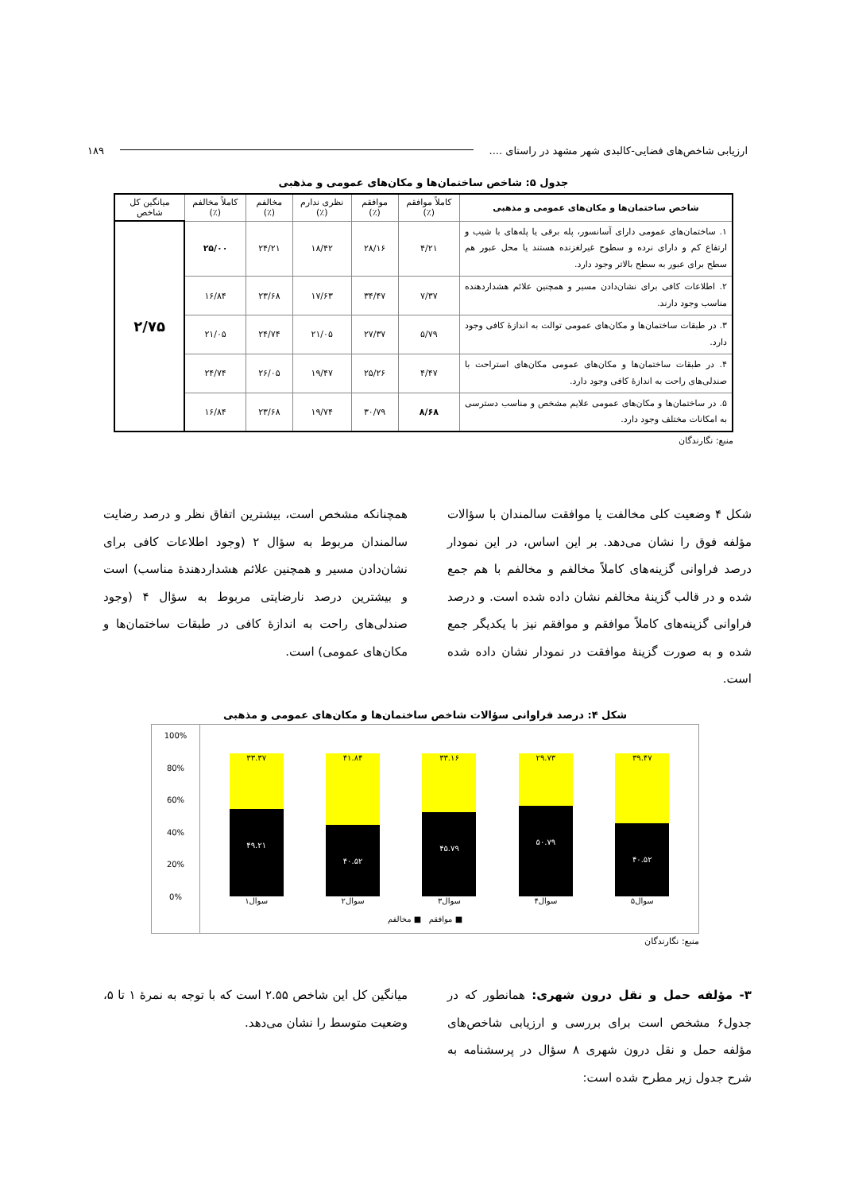ارزیابی شاخص‌های فضایی-کالبدی شهر مشهد در راستای .... ۱۸۹
جدول ۵: شاخص ساختمان‌ها و مکان‌های عمومی و مذهبی
| شاخص ساختمان‌ها و مکان‌های عمومی و مذهبی | کاملاً موافقم (٪) | موافقم (٪) | نظری ندارم (٪) | مخالفم (٪) | کاملاً مخالفم (٪) | میانگین کل شاخص |
| --- | --- | --- | --- | --- | --- | --- |
| ۱. ساختمان‌های عمومی دارای آسانسور، پله برقی یا پله‌های با شیب و ارتفاع کم و دارای نرده و سطوح غیرلغزنده هستند یا محل عبور هم سطح برای عبور به سطح بالاتر وجود دارد. | ۴/۲۱ | ۲۸/۱۶ | ۱۸/۴۲ | ۲۴/۲۱ | ۲۵/۰۰ | ۲/۷۵ |
| ۲. اطلاعات کافی برای نشان‌دادن مسیر و همچنین علائم هشداردهنده مناسب وجود دارند. | ۷/۳۷ | ۳۴/۴۷ | ۱۷/۶۳ | ۲۳/۶۸ | ۱۶/۸۴ | |
| ۳. در طبقات ساختمان‌ها و مکان‌های عمومی توالت به اندازۀ کافی وجود دارد. | ۵/۷۹ | ۲۷/۳۷ | ۲۱/۰۵ | ۲۴/۷۴ | ۲۱/۰۵ | |
| ۴. در طبقات ساختمان‌ها و مکان‌های عمومی مکان‌های استراحت با صندلی‌های راحت به اندازۀ کافی وجود دارد. | ۴/۴۷ | ۲۵/۲۶ | ۱۹/۴۷ | ۲۶/۰۵ | ۲۴/۷۴ | |
| ۵. در ساختمان‌ها و مکان‌های عمومی علایم مشخص و مناسب دسترسی به امکانات مختلف وجود دارد. | ۸/۶۸ | ۳۰/۷۹ | ۱۹/۷۴ | ۲۳/۶۸ | ۱۶/۸۴ | |
منبع: نگارندگان
شکل ۴ وضعیت کلی مخالفت یا موافقت سالمندان با سؤالات مؤلفه فوق را نشان می‌دهد. بر این اساس، در این نمودار درصد فراوانی گزینه‌های کاملاً مخالفم و مخالفم با هم جمع شده و در قالب گزینۀ مخالفم نشان داده شده است. و درصد فراوانی گزینه‌های کاملاً موافقم و موافقم نیز با یکدیگر جمع شده و به صورت گزینۀ موافقت در نمودار نشان داده شده است.
همچنانکه مشخص است، بیشترین اتفاق نظر و درصد رضایت سالمندان مربوط به سؤال ۲ (وجود اطلاعات کافی برای نشان‌دادن مسیر و همچنین علائم هشداردهندۀ مناسب) است و بیشترین درصد نارضایتی مربوط به سؤال ۴ (وجود صندلی‌های راحت به اندازۀ کافی در طبقات ساختمان‌ها و مکان‌های عمومی) است.
شکل ۴: درصد فراوانی سؤالات شاخص ساختمان‌ها و مکان‌های عمومی و مذهبی
100%
80%
60%
40%
20%
0%
۳۳.۳۷
۴۹.۲۱
سوال۱
۴۱.۸۴
۴۰.۵۲
سوال۲
۳۳.۱۶
۴۵.۷۹
سوال۳
۲۹.۷۳
۵۰.۷۹
سوال۴
۳۹.۴۷
۴۰.۵۲
سوال۵
■ موافقم ■ مخالفم
منبع: نگارندگان
۳- مؤلفه حمل و نقل درون شهری: همانطور که در جدول۶ مشخص است برای بررسی و ارزیابی شاخص‌های مؤلفه حمل و نقل درون شهری ۸ سؤال در پرسشنامه به شرح جدول زیر مطرح شده است:
میانگین کل این شاخص ۲.۵۵ است که با توجه به نمرۀ ۱ تا ۵، وضعیت متوسط را نشان می‌دهد.